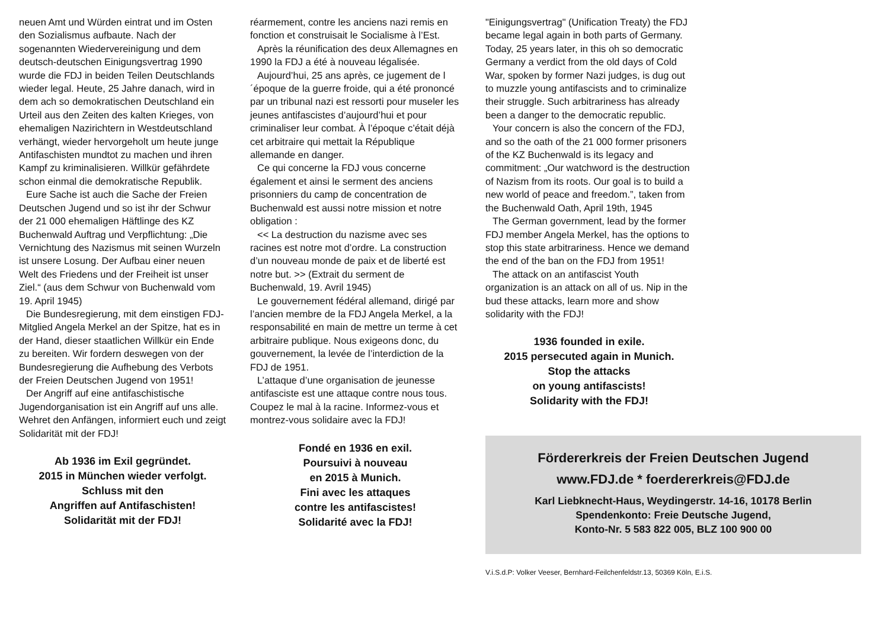neuen Amt und Würden eintrat und im Osten den Sozialismus aufbaute. Nach der sogenannten Wiedervereinigung und dem deutsch-deutschen Einigungsvertrag 1990 wurde die FDJ in beiden Teilen Deutschlands wieder legal. Heute, 25 Jahre danach, wird in dem ach so demokratischen Deutschland ein Urteil aus den Zeiten des kalten Krieges, von ehemaligen Nazirichtern in Westdeutschland verhängt, wieder hervorgeholt um heute junge Antifaschisten mundtot zu machen und ihren Kampf zu kriminalisieren. Willkür gefährdete schon einmal die demokratische Republik.
Eure Sache ist auch die Sache der Freien Deutschen Jugend und so ist ihr der Schwur der 21 000 ehemaligen Häftlinge des KZ Buchenwald Auftrag und Verpflichtung: „Die Vernichtung des Nazismus mit seinen Wurzeln ist unsere Losung. Der Aufbau einer neuen Welt des Friedens und der Freiheit ist unser Ziel.“ (aus dem Schwur von Buchenwald vom 19. April 1945)
Die Bundesregierung, mit dem einstigen FDJ-Mitglied Angela Merkel an der Spitze, hat es in der Hand, dieser staatlichen Willkür ein Ende zu bereiten. Wir fordern deswegen von der Bundesregierung die Aufhebung des Verbots der Freien Deutschen Jugend von 1951!
Der Angriff auf eine antifaschistische Jugendorganisation ist ein Angriff auf uns alle. Wehret den Anfängen, informiert euch und zeigt Solidarität mit der FDJ!
Ab 1936 im Exil gegründet.
2015 in München wieder verfolgt.
Schluss mit den
Angriffen auf Antifaschisten!
Solidarität mit der FDJ!
réarmement, contre les anciens nazi remis en fonction et construisait le Socialisme à l’Est.
Après la réunification des deux Allemagnes en 1990 la FDJ a été à nouveau légalisée.
Aujourd’hui, 25 ans après, ce jugement de l´époque de la guerre froide, qui a été prononcé par un tribunal nazi est ressorti pour museler les jeunes antifascistes d’aujourd’hui et pour criminaliser leur combat. À l’époque c’était déjà cet arbitraire qui mettait la République allemande en danger.
Ce qui concerne la FDJ vous concerne également et ainsi le serment des anciens prisonniers du camp de concentration de Buchenwald est aussi notre mission et notre obligation :
<< La destruction du nazisme avec ses racines est notre mot d’ordre. La construction d’un nouveau monde de paix et de liberté est notre but. >> (Extrait du serment de Buchenwald, 19. Avril 1945)
Le gouvernement fédéral allemand, dirigé par l’ancien membre de la FDJ Angela Merkel, a la responsabilité en main de mettre un terme à cet arbitraire publique. Nous exigeons donc, du gouvernement, la levée de l’interdiction de la FDJ de 1951.
L’attaque d’une organisation de jeunesse antifasciste est une attaque contre nous tous. Coupez le mal à la racine. Informez-vous et montrez-vous solidaire avec la FDJ!
Fondé en 1936 en exil.
Poursuivi à nouveau
en 2015 à Munich.
Fini avec les attaques
contre les antifascistes!
Solidarité avec la FDJ!
"Einigungsvertrag" (Unification Treaty) the FDJ became legal again in both parts of Germany. Today, 25 years later, in this oh so democratic Germany a verdict from the old days of Cold War, spoken by former Nazi judges, is dug out to muzzle young antifascists and to criminalize their struggle. Such arbitrariness has already been a danger to the democratic republic.
Your concern is also the concern of the FDJ, and so the oath of the 21 000 former prisoners of the KZ Buchenwald is its legacy and commitment: „Our watchword is the destruction of Nazism from its roots. Our goal is to build a new world of peace and freedom.”, taken from the Buchenwald Oath, April 19th, 1945
The German government, lead by the former FDJ member Angela Merkel, has the options to stop this state arbitrariness. Hence we demand the end of the ban on the FDJ from 1951!
The attack on an antifascist Youth organization is an attack on all of us. Nip in the bud these attacks, learn more and show solidarity with the FDJ!
1936 founded in exile.
2015 persecuted again in Munich.
Stop the attacks
on young antifascists!
Solidarity with the FDJ!
Fördererkreis der Freien Deutschen Jugend
www.FDJ.de * foerdererkreis@FDJ.de
Karl Liebknecht-Haus, Weydingerstr. 14-16, 10178 Berlin
Spendenkonto: Freie Deutsche Jugend,
Konto-Nr. 5 583 822 005, BLZ 100 900 00
V.i.S.d.P: Volker Veeser, Bernhard-Feilchenfeldstr.13, 50369 Köln, E.i.S.